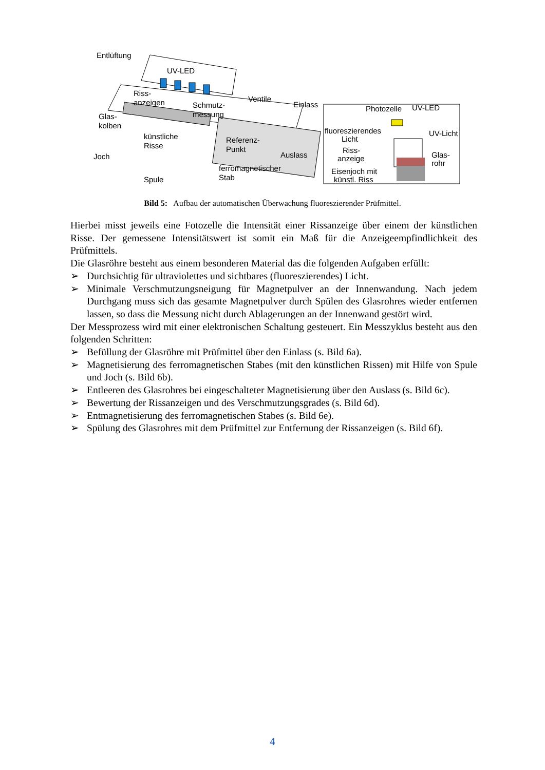Entlüftung
UV-LED
Riss-
anzeigen
Schmutz-
messung
Ventile
Einlass
Glas-
kolben
künstliche
Risse
Referenz-
Punkt
Auslass
Joch
ferromagnetischer
Stab
Spule
Photozelle
UV-LED
fluoreszierendes
Licht
UV-Licht
Riss-
anzeige
Glas-
rohr
Eisenjoch mit
künstl. Riss
Bild 5: Aufbau der automatischen Überwachung fluoreszierender Prüfmittel.
Hierbei misst jeweils eine Fotozelle die Intensität einer Rissanzeige über einem der künstlichen Risse. Der gemessene Intensitätswert ist somit ein Maß für die Anzeigeempfindlichkeit des Prüfmittels.
Die Glasröhre besteht aus einem besonderen Material das die folgenden Aufgaben erfüllt:
➢ Durchsichtig für ultraviolettes und sichtbares (fluoreszierendes) Licht.
➢ Minimale Verschmutzungsneigung für Magnetpulver an der Innenwandung. Nach jedem Durchgang muss sich das gesamte Magnetpulver durch Spülen des Glasrohres wieder entfernen lassen, so dass die Messung nicht durch Ablagerungen an der Innenwand gestört wird.
Der Messprozess wird mit einer elektronischen Schaltung gesteuert. Ein Messzyklus besteht aus den folgenden Schritten:
➢ Befüllung der Glasröhre mit Prüfmittel über den Einlass (s. Bild 6a).
➢ Magnetisierung des ferromagnetischen Stabes (mit den künstlichen Rissen) mit Hilfe von Spule und Joch (s. Bild 6b).
➢ Entleeren des Glasrohres bei eingeschalteter Magnetisierung über den Auslass (s. Bild 6c).
➢ Bewertung der Rissanzeigen und des Verschmutzungsgrades (s. Bild 6d).
➢ Entmagnetisierung des ferromagnetischen Stabes (s. Bild 6e).
➢ Spülung des Glasrohres mit dem Prüfmittel zur Entfernung der Rissanzeigen (s. Bild 6f).
4